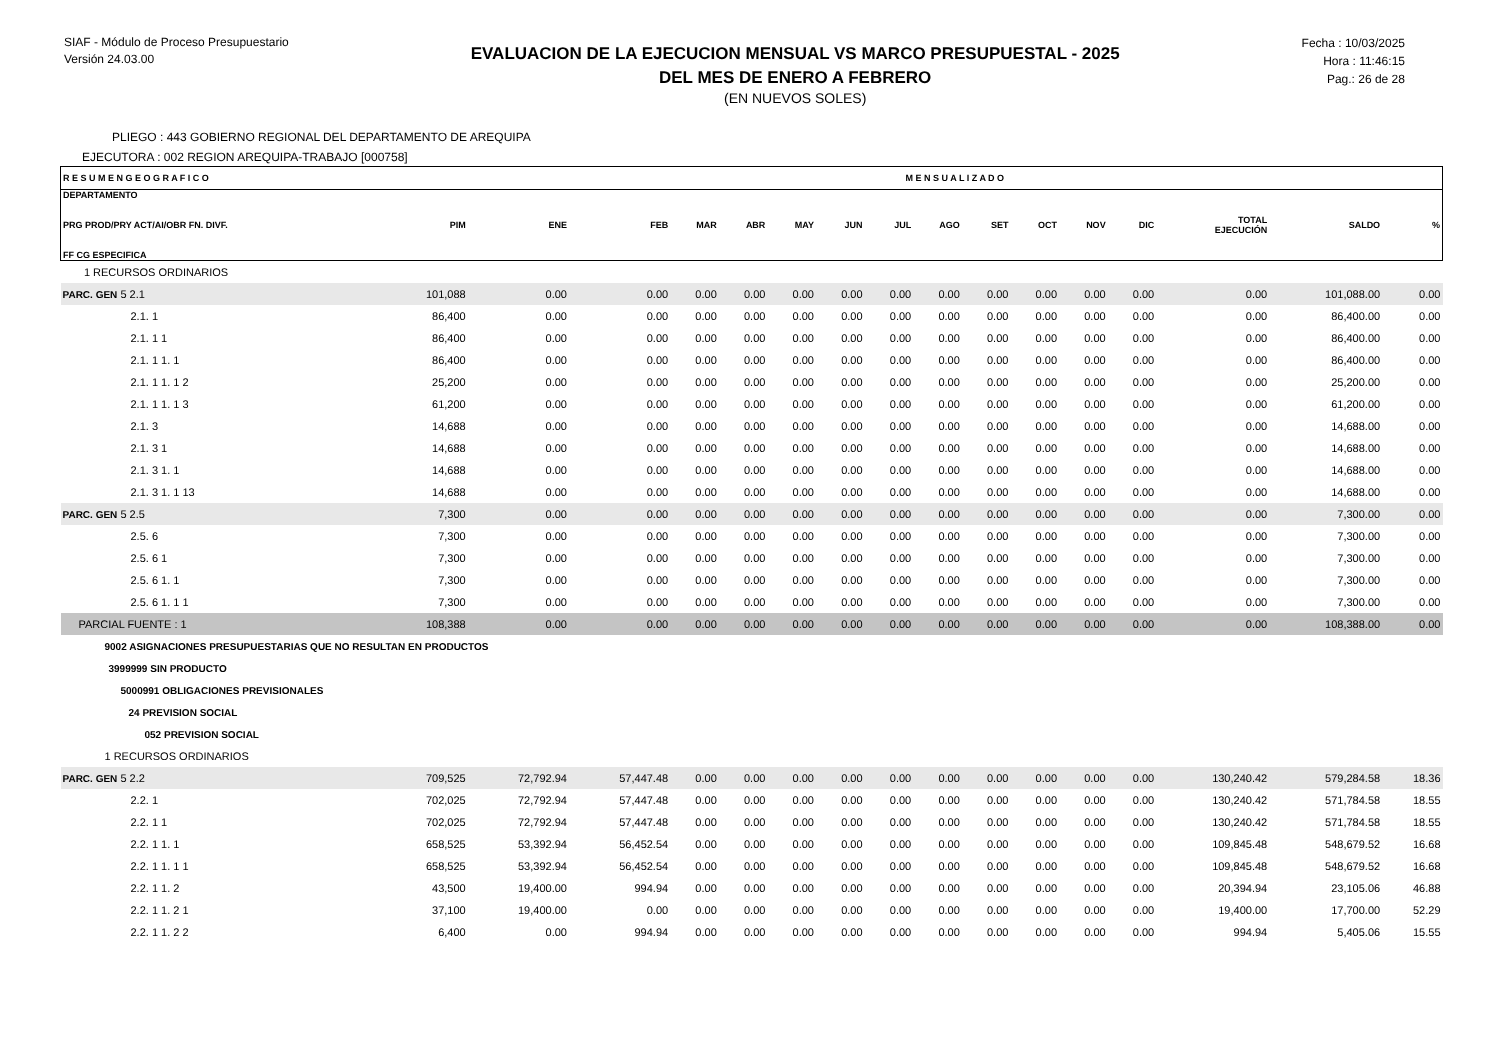SIAF - Módulo de Proceso Presupuestario
Versión 24.03.00
EVALUACION DE LA EJECUCION MENSUAL VS MARCO PRESUPUESTAL - 2025
DEL MES DE ENERO A FEBRERO
(EN NUEVOS SOLES)
Fecha : 10/03/2025
Hora : 11:46:15
Pag.: 26 de 28
PLIEGO : 443 GOBIERNO REGIONAL DEL DEPARTAMENTO DE AREQUIPA
EJECUTORA : 002 REGION AREQUIPA-TRABAJO [000758]
| R E S U M E N G E O G R A F I C O | | M E N S U A L I Z A D O | | | | | | | | | | | | | | |
| --- | --- | --- | --- | --- | --- | --- | --- | --- | --- | --- | --- | --- | --- | --- | --- | --- |
| DEPARTAMENTO PRG PROD/PRY ACT/AI/OBR FN. DIVF. FF CG ESPECIFICA | PIM | ENE | FEB | MAR | ABR | MAY | JUN | JUL | AGO | SET | OCT | NOV | DIC | TOTAL EJECUCIÓN | SALDO | % |
| 1 RECURSOS ORDINARIOS | | | | | | | | | | | | | | | | |
| PARC. GEN 5 2.1 | 101,088 | 0.00 | 0.00 | 0.00 | 0.00 | 0.00 | 0.00 | 0.00 | 0.00 | 0.00 | 0.00 | 0.00 | 0.00 | 0.00 | 101,088.00 | 0.00 |
| 2.1. 1 | 86,400 | 0.00 | 0.00 | 0.00 | 0.00 | 0.00 | 0.00 | 0.00 | 0.00 | 0.00 | 0.00 | 0.00 | 0.00 | 0.00 | 86,400.00 | 0.00 |
| 2.1. 1 1 | 86,400 | 0.00 | 0.00 | 0.00 | 0.00 | 0.00 | 0.00 | 0.00 | 0.00 | 0.00 | 0.00 | 0.00 | 0.00 | 0.00 | 86,400.00 | 0.00 |
| 2.1. 1 1. 1 | 86,400 | 0.00 | 0.00 | 0.00 | 0.00 | 0.00 | 0.00 | 0.00 | 0.00 | 0.00 | 0.00 | 0.00 | 0.00 | 0.00 | 86,400.00 | 0.00 |
| 2.1. 1 1. 1 2 | 25,200 | 0.00 | 0.00 | 0.00 | 0.00 | 0.00 | 0.00 | 0.00 | 0.00 | 0.00 | 0.00 | 0.00 | 0.00 | 0.00 | 25,200.00 | 0.00 |
| 2.1. 1 1. 1 3 | 61,200 | 0.00 | 0.00 | 0.00 | 0.00 | 0.00 | 0.00 | 0.00 | 0.00 | 0.00 | 0.00 | 0.00 | 0.00 | 0.00 | 61,200.00 | 0.00 |
| 2.1. 3 | 14,688 | 0.00 | 0.00 | 0.00 | 0.00 | 0.00 | 0.00 | 0.00 | 0.00 | 0.00 | 0.00 | 0.00 | 0.00 | 0.00 | 14,688.00 | 0.00 |
| 2.1. 3 1 | 14,688 | 0.00 | 0.00 | 0.00 | 0.00 | 0.00 | 0.00 | 0.00 | 0.00 | 0.00 | 0.00 | 0.00 | 0.00 | 0.00 | 14,688.00 | 0.00 |
| 2.1. 3 1. 1 | 14,688 | 0.00 | 0.00 | 0.00 | 0.00 | 0.00 | 0.00 | 0.00 | 0.00 | 0.00 | 0.00 | 0.00 | 0.00 | 0.00 | 14,688.00 | 0.00 |
| 2.1. 3 1. 1 13 | 14,688 | 0.00 | 0.00 | 0.00 | 0.00 | 0.00 | 0.00 | 0.00 | 0.00 | 0.00 | 0.00 | 0.00 | 0.00 | 0.00 | 14,688.00 | 0.00 |
| PARC. GEN 5 2.5 | 7,300 | 0.00 | 0.00 | 0.00 | 0.00 | 0.00 | 0.00 | 0.00 | 0.00 | 0.00 | 0.00 | 0.00 | 0.00 | 0.00 | 7,300.00 | 0.00 |
| 2.5. 6 | 7,300 | 0.00 | 0.00 | 0.00 | 0.00 | 0.00 | 0.00 | 0.00 | 0.00 | 0.00 | 0.00 | 0.00 | 0.00 | 0.00 | 7,300.00 | 0.00 |
| 2.5. 6 1 | 7,300 | 0.00 | 0.00 | 0.00 | 0.00 | 0.00 | 0.00 | 0.00 | 0.00 | 0.00 | 0.00 | 0.00 | 0.00 | 0.00 | 7,300.00 | 0.00 |
| 2.5. 6 1. 1 | 7,300 | 0.00 | 0.00 | 0.00 | 0.00 | 0.00 | 0.00 | 0.00 | 0.00 | 0.00 | 0.00 | 0.00 | 0.00 | 0.00 | 7,300.00 | 0.00 |
| 2.5. 6 1. 1 1 | 7,300 | 0.00 | 0.00 | 0.00 | 0.00 | 0.00 | 0.00 | 0.00 | 0.00 | 0.00 | 0.00 | 0.00 | 0.00 | 0.00 | 7,300.00 | 0.00 |
| PARCIAL FUENTE : 1 | 108,388 | 0.00 | 0.00 | 0.00 | 0.00 | 0.00 | 0.00 | 0.00 | 0.00 | 0.00 | 0.00 | 0.00 | 0.00 | 0.00 | 108,388.00 | 0.00 |
| 9002 ASIGNACIONES PRESUPUESTARIAS QUE NO RESULTAN EN PRODUCTOS | | | | | | | | | | | | | | | | |
| 3999999 SIN PRODUCTO | | | | | | | | | | | | | | | | |
| 5000991 OBLIGACIONES PREVISIONALES | | | | | | | | | | | | | | | | |
| 24 PREVISION SOCIAL | | | | | | | | | | | | | | | | |
| 052 PREVISION SOCIAL | | | | | | | | | | | | | | | | |
| 1 RECURSOS ORDINARIOS | | | | | | | | | | | | | | | | |
| PARC. GEN 5 2.2 | 709,525 | 72,792.94 | 57,447.48 | 0.00 | 0.00 | 0.00 | 0.00 | 0.00 | 0.00 | 0.00 | 0.00 | 0.00 | 0.00 | 130,240.42 | 579,284.58 | 18.36 |
| 2.2. 1 | 702,025 | 72,792.94 | 57,447.48 | 0.00 | 0.00 | 0.00 | 0.00 | 0.00 | 0.00 | 0.00 | 0.00 | 0.00 | 0.00 | 130,240.42 | 571,784.58 | 18.55 |
| 2.2. 1 1 | 702,025 | 72,792.94 | 57,447.48 | 0.00 | 0.00 | 0.00 | 0.00 | 0.00 | 0.00 | 0.00 | 0.00 | 0.00 | 0.00 | 130,240.42 | 571,784.58 | 18.55 |
| 2.2. 1 1. 1 | 658,525 | 53,392.94 | 56,452.54 | 0.00 | 0.00 | 0.00 | 0.00 | 0.00 | 0.00 | 0.00 | 0.00 | 0.00 | 0.00 | 109,845.48 | 548,679.52 | 16.68 |
| 2.2. 1 1. 1 1 | 658,525 | 53,392.94 | 56,452.54 | 0.00 | 0.00 | 0.00 | 0.00 | 0.00 | 0.00 | 0.00 | 0.00 | 0.00 | 0.00 | 109,845.48 | 548,679.52 | 16.68 |
| 2.2. 1 1. 2 | 43,500 | 19,400.00 | 994.94 | 0.00 | 0.00 | 0.00 | 0.00 | 0.00 | 0.00 | 0.00 | 0.00 | 0.00 | 0.00 | 20,394.94 | 23,105.06 | 46.88 |
| 2.2. 1 1. 2 1 | 37,100 | 19,400.00 | 0.00 | 0.00 | 0.00 | 0.00 | 0.00 | 0.00 | 0.00 | 0.00 | 0.00 | 0.00 | 0.00 | 19,400.00 | 17,700.00 | 52.29 |
| 2.2. 1 1. 2 2 | 6,400 | 0.00 | 994.94 | 0.00 | 0.00 | 0.00 | 0.00 | 0.00 | 0.00 | 0.00 | 0.00 | 0.00 | 0.00 | 994.94 | 5,405.06 | 15.55 |